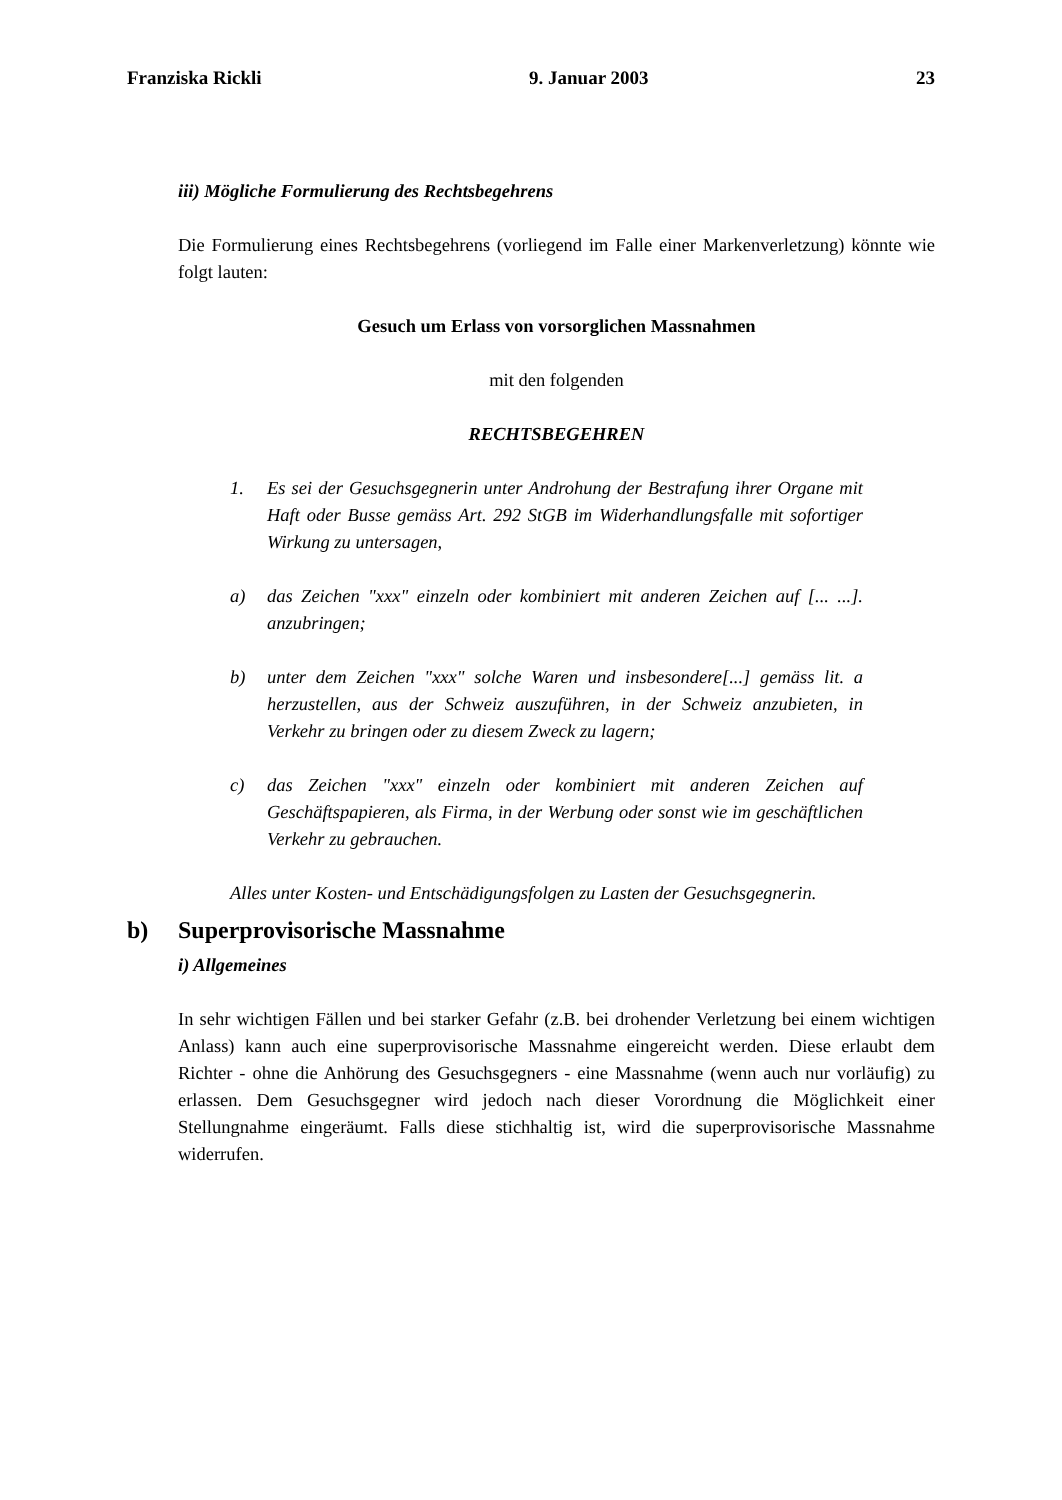Franziska Rickli 9. Januar 2003 23
iii) Mögliche Formulierung des Rechtsbegehrens
Die Formulierung eines Rechtsbegehrens (vorliegend im Falle einer Markenverletzung) könnte wie folgt lauten:
Gesuch um Erlass von vorsorglichen Massnahmen
mit den folgenden
RECHTSBEGEHREN
1. Es sei der Gesuchsgegnerin unter Androhung der Bestrafung ihrer Organe mit Haft oder Busse gemäss Art. 292 StGB im Widerhandlungsfalle mit sofortiger Wirkung zu untersagen,
a) das Zeichen "xxx" einzeln oder kombiniert mit anderen Zeichen auf [... ...]. anzubringen;
b) unter dem Zeichen "xxx" solche Waren und insbesondere[...] gemäss lit. a herzustellen, aus der Schweiz auszuführen, in der Schweiz anzubieten, in Verkehr zu bringen oder zu diesem Zweck zu lagern;
c) das Zeichen "xxx" einzeln oder kombiniert mit anderen Zeichen auf Geschäftspapieren, als Firma, in der Werbung oder sonst wie im geschäftlichen Verkehr zu gebrauchen.
Alles unter Kosten- und Entschädigungsfolgen zu Lasten der Gesuchsgegnerin.
b) Superprovisorische Massnahme
i) Allgemeines
In sehr wichtigen Fällen und bei starker Gefahr (z.B. bei drohender Verletzung bei einem wichtigen Anlass) kann auch eine superprovisorische Massnahme eingereicht werden. Diese erlaubt dem Richter - ohne die Anhörung des Gesuchsgegners - eine Massnahme (wenn auch nur vorläufig) zu erlassen. Dem Gesuchsgegner wird jedoch nach dieser Vorordnung die Möglichkeit einer Stellungnahme eingeräumt. Falls diese stichhaltig ist, wird die superprovisorische Massnahme widerrufen.